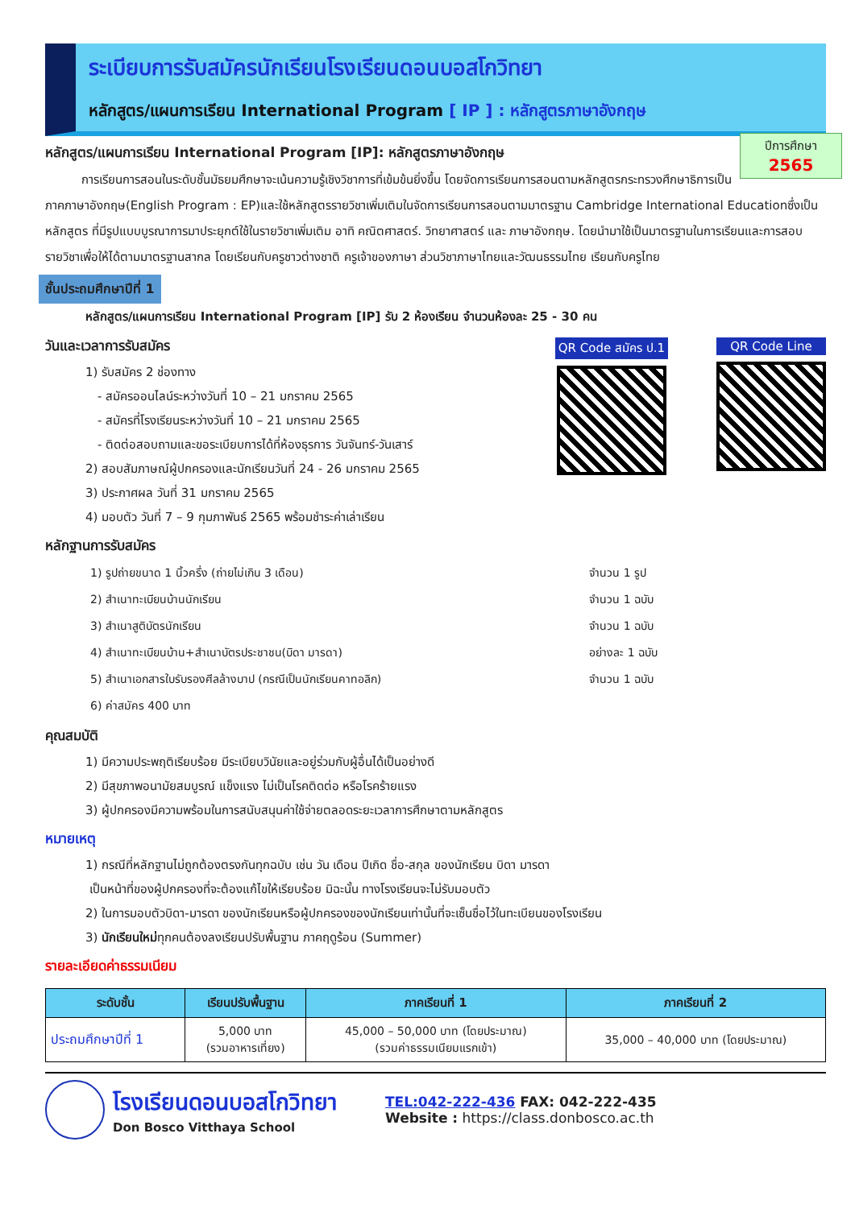ระเบียบการรับสมัครนักเรียนโรงเรียนดอนบอสโกวิทยา
หลักสูตร/แผนการเรียน International Program [ IP ] : หลักสูตรภาษาอังกฤษ
ปีการศึกษา
2565
หลักสูตร/แผนการเรียน International Program [IP]: หลักสูตรภาษาอังกฤษ
   การเรียนการสอนในระดับชั้นมัธยมศึกษาจะเน้นความรู้เชิงวิชาการที่เข้มข้นยิ่งขึ้น โดยจัดการเรียนการสอนตามหลักสูตรกระทรวงศึกษาธิการเป็นภาคภาษาอังกฤษ(English Program : EP)และใช้หลักสูตรรายวิชาเพิ่มเติมในจัดการเรียนการสอนตามมาตรฐาน Cambridge International Educationซึ่งเป็นหลักสูตร ที่มีรูปแบบบูรณาการมาประยุกต์ใช้ในรายวิชาเพิ่มเติม อาทิ คณิตศาสตร์. วิทยาศาสตร์ และ ภาษาอังกฤษ. โดยนำมาใช้เป็นมาตรฐานในการเรียนและการสอบรายวิชาเพื่อให้ได้ตามมาตรฐานสากล โดยเรียนกับครูชาวต่างชาติ ครูเจ้าของภาษา ส่วนวิชาภาษาไทยและวัฒนธรรมไทย เรียนกับครูไทย
ชั้นประถมศึกษาปีที่ 1
หลักสูตร/แผนการเรียน International Program [IP] รับ 2 ห้องเรียน จำนวนห้องละ 25 - 30 คน
วันและเวลาการรับสมัคร
1) รับสมัคร 2 ช่องทาง
 - สมัครออนไลน์ระหว่างวันที่ 10 – 21 มกราคม 2565
 - สมัครที่โรงเรียนระหว่างวันที่ 10 – 21 มกราคม 2565
 - ติดต่อสอบถามและขอระเบียบการได้ที่ห้องธุรการ วันจันทร์-วันเสาร์
2) สอบสัมภาษณ์ผู้ปกครองและนักเรียนวันที่ 24 - 26 มกราคม 2565
3) ประกาศผล วันที่ 31 มกราคม 2565
4) มอบตัว วันที่ 7 – 9 กุมภาพันธ์ 2565 พร้อมชำระค่าเล่าเรียน
QR Code สมัคร ป.1 QR Code Line
หลักฐานการรับสมัคร
| 1) รูปถ่ายขนาด 1 นิ้วครึ่ง (ถ่ายไม่เกิน 3 เดือน) | จำนวน 1 รูป |
| 2) สำเนาทะเบียนบ้านนักเรียน | จำนวน 1 ฉบับ |
| 3) สำเนาสูติบัตรนักเรียน | จำนวน 1 ฉบับ |
| 4) สำเนาทะเบียนบ้าน+สำเนาบัตรประชาชน(บิดา มารดา) | อย่างละ 1 ฉบับ |
| 5) สำเนาเอกสารใบรับรองศีลล้างบาป (กรณีเป็นนักเรียนคาทอลิก) | จำนวน 1 ฉบับ |
| 6) ค่าสมัคร 400 บาท | |
คุณสมบัติ
1) มีความประพฤติเรียบร้อย มีระเบียบวินัยและอยู่ร่วมกับผู้อื่นได้เป็นอย่างดี
2) มีสุขภาพอนามัยสมบูรณ์ แข็งแรง ไม่เป็นโรคติดต่อ หรือโรคร้ายแรง
3) ผู้ปกครองมีความพร้อมในการสนับสนุนค่าใช้จ่ายตลอดระยะเวลาการศึกษาตามหลักสูตร
หมายเหตุ
1) กรณีที่หลักฐานไม่ถูกต้องตรงกันทุกฉบับ เช่น วัน เดือน ปีเกิด ชื่อ-สกุล ของนักเรียน บิดา มารดา
เป็นหน้าที่ของผู้ปกครองที่จะต้องแก้ไขให้เรียบร้อย มิฉะนั้น ทางโรงเรียนจะไม่รับมอบตัว
2) ในการมอบตัวบิดา-มารดา ของนักเรียนหรือผู้ปกครองของนักเรียนเท่านั้นที่จะเซ็นชื่อไว้ในทะเบียนของโรงเรียน
3) นักเรียนใหม่ทุกคนต้องลงเรียนปรับพื้นฐาน ภาคฤดูร้อน (Summer)
รายละเอียดค่าธรรมเนียม
| ระดับชั้น | เรียนปรับพื้นฐาน | ภาคเรียนที่ 1 | ภาคเรียนที่ 2 |
| --- | --- | --- | --- |
| ประถมศึกษาปีที่ 1 | 5,000 บาท (รวมอาหารเที่ยง) | 45,000 – 50,000 บาท (โดยประมาณ) (รวมค่าธรรมเนียมแรกเข้า) | 35,000 – 40,000 บาท (โดยประมาณ) |
โรงเรียนดอนบอสโกวิทยา
Don Bosco Vitthaya School
TEL:042-222-436 FAX: 042-222-435
Website : https://class.donbosco.ac.th